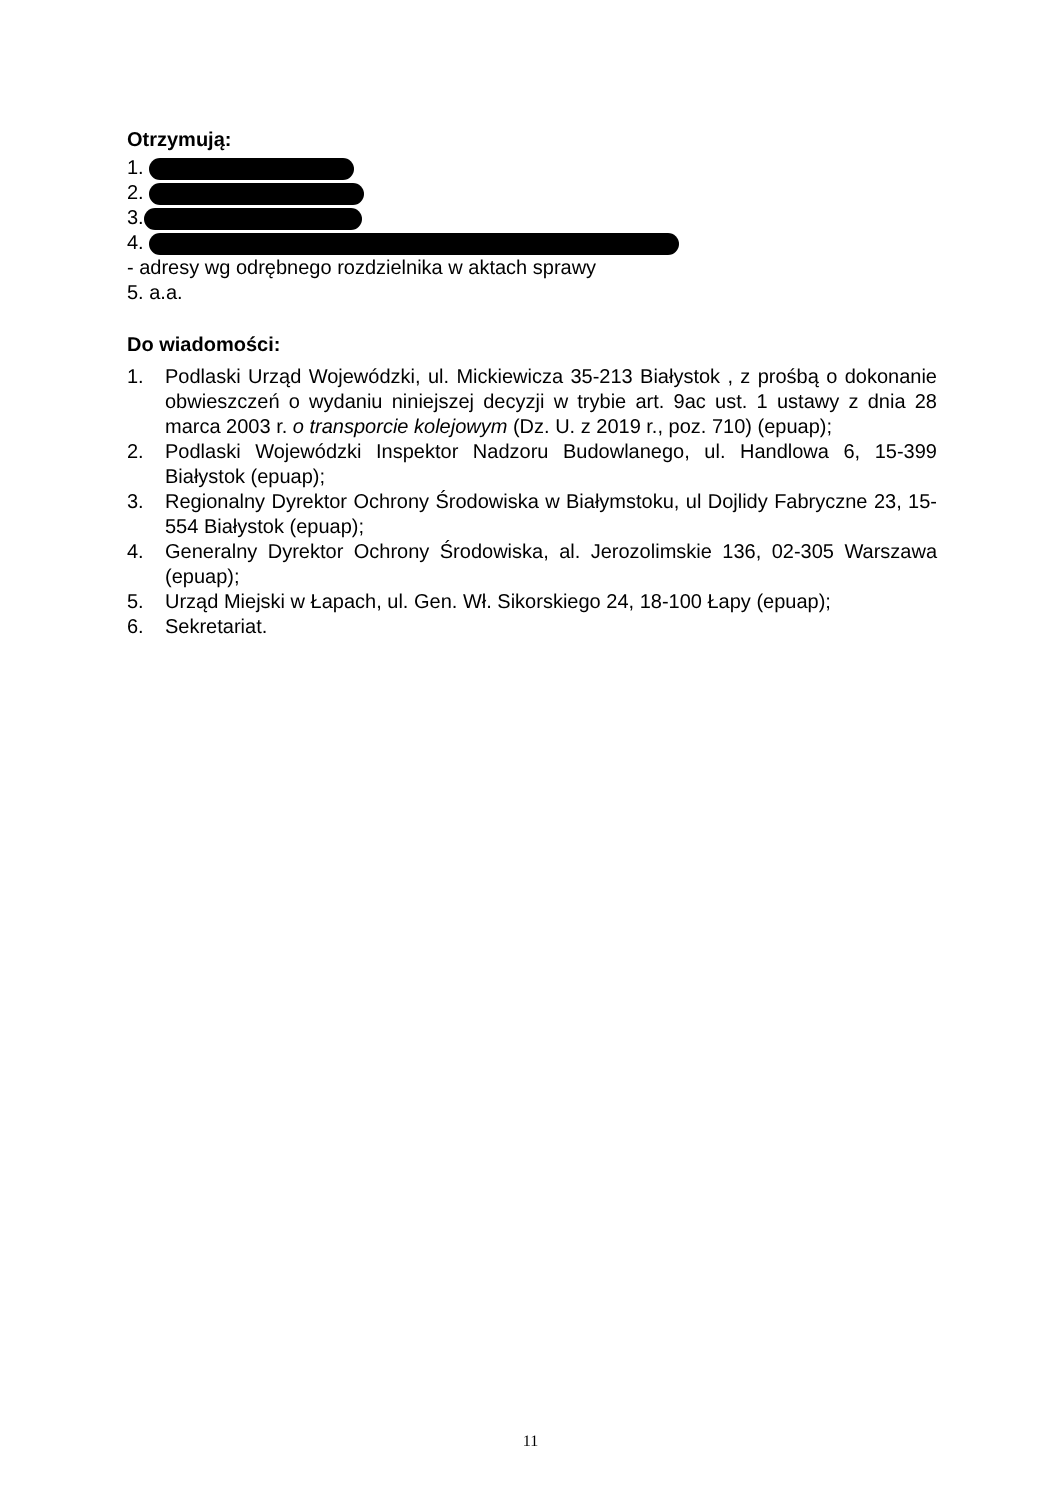Otrzymują:
1.
2.
3.
4.
- adresy wg odrębnego rozdzielnika w aktach sprawy
5. a.a.
Do wiadomości:
1. Podlaski Urząd Wojewódzki, ul. Mickiewicza 35-213 Białystok , z prośbą o dokonanie obwieszczeń o wydaniu niniejszej decyzji w trybie art. 9ac ust. 1 ustawy z dnia 28 marca 2003 r. o transporcie kolejowym (Dz. U. z 2019 r., poz. 710) (epuap);
2. Podlaski Wojewódzki Inspektor Nadzoru Budowlanego, ul. Handlowa 6, 15-399 Białystok (epuap);
3. Regionalny Dyrektor Ochrony Środowiska w Białymstoku, ul Dojlidy Fabryczne 23, 15-554 Białystok (epuap);
4. Generalny Dyrektor Ochrony Środowiska, al. Jerozolimskie 136, 02-305 Warszawa (epuap);
5. Urząd Miejski w Łapach, ul. Gen. Wł. Sikorskiego 24, 18-100 Łapy (epuap);
6. Sekretariat.
11